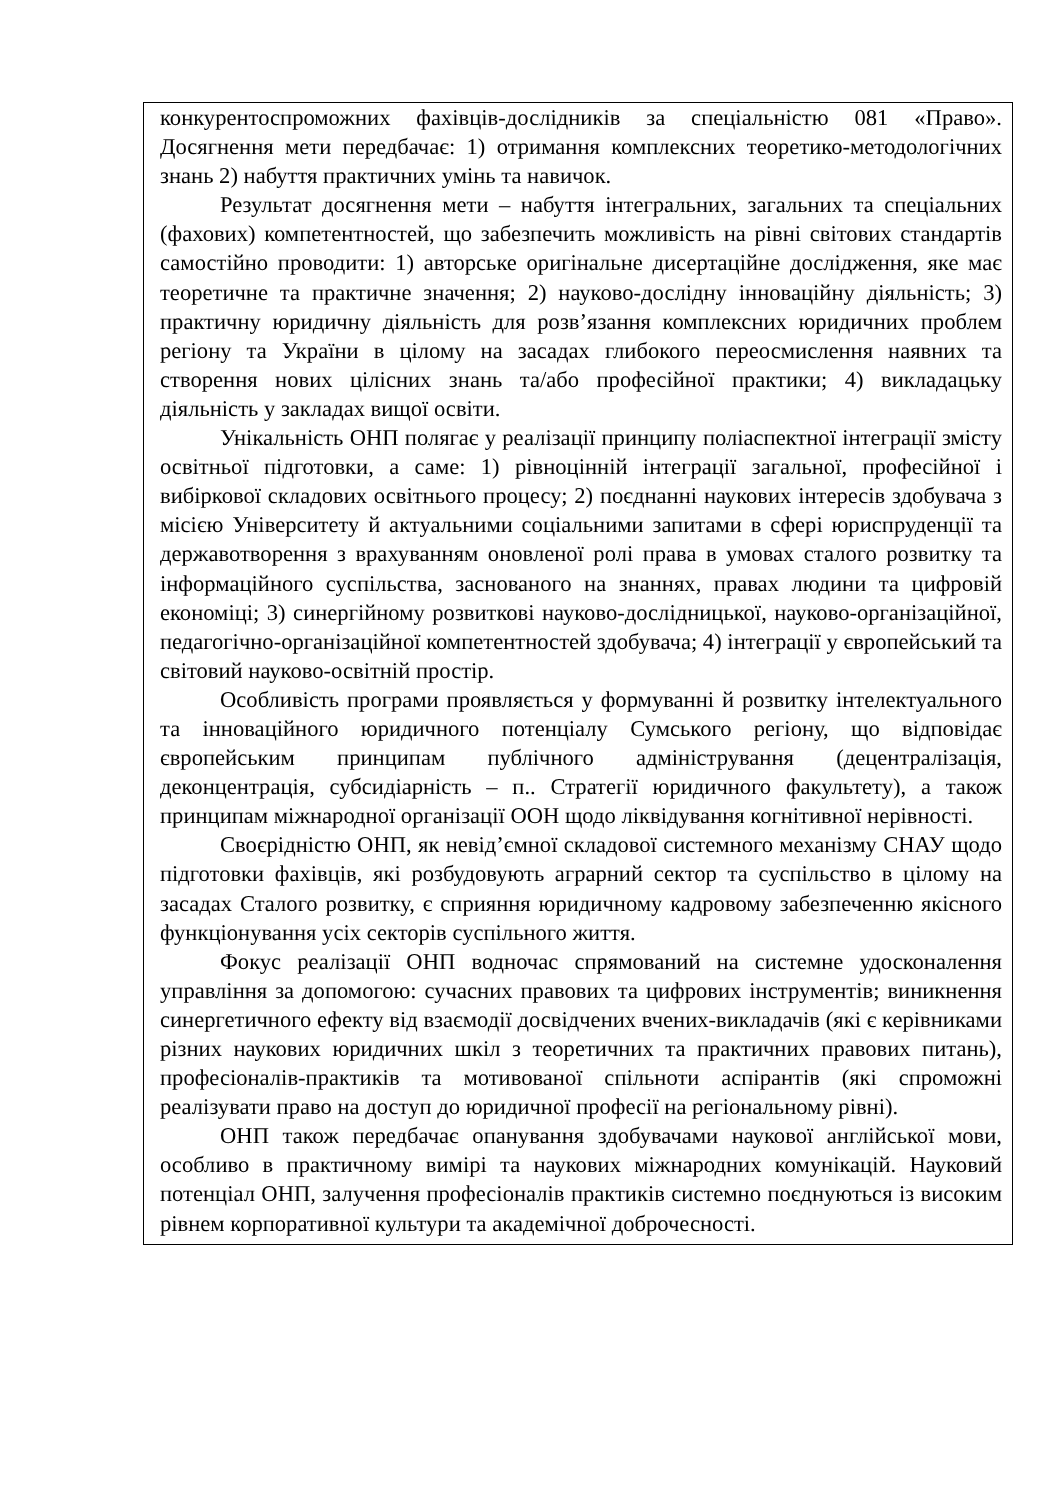| конкурентоспроможних фахівців-дослідників за спеціальністю 081 «Право». Досягнення мети передбачає: 1) отримання комплексних теоретико-методологічних знань 2) набуття практичних умінь та навичок. Результат досягнення мети – набуття інтегральних, загальних та спеціальних (фахових) компетентностей, що забезпечить можливість на рівні світових стандартів самостійно проводити: 1) авторське оригінальне дисертаційне дослідження, яке має теоретичне та практичне значення; 2) науково-дослідну інноваційну діяльність; 3) практичну юридичну діяльність для розв’язання комплексних юридичних проблем регіону та України в цілому на засадах глибокого переосмислення наявних та створення нових цілісних знань та/або професійної практики; 4) викладацьку діяльність у закладах вищої освіти. Унікальність ОНП полягає у реалізації принципу поліаспектної інтеграції змісту освітньої підготовки, а саме: 1) рівноцінній інтеграції загальної, професійної і вибіркової складових освітнього процесу; 2) поєднанні наукових інтересів здобувача з місією Університету й актуальними соціальними запитами в сфері юриспруденції та державотворення з врахуванням оновленої ролі права в умовах сталого розвитку та інформаційного суспільства, заснованого на знаннях, правах людини та цифровій економіці; 3) синергійному розвиткові науково-дослідницької, науково-організаційної, педагогічно-організаційної компетентностей здобувача; 4) інтеграції у європейський та світовий науково-освітній простір. Особливість програми проявляється у формуванні й розвитку інтелектуального та інноваційного юридичного потенціалу Сумського регіону, що відповідає європейським принципам публічного адміністрування (децентралізація, деконцентрація, субсидіарність – п.. Стратегії юридичного факультету), а також принципам міжнародної організації ООН щодо ліквідування когнітивної нерівності. Своєрідністю ОНП, як невід’ємної складової системного механізму СНАУ щодо підготовки фахівців, які розбудовують аграрний сектор та суспільство в цілому на засадах Сталого розвитку, є сприяння юридичному кадровому забезпеченню якісного функціонування усіх секторів суспільного життя. Фокус реалізації ОНП водночас спрямований на системне удосконалення управління за допомогою: сучасних правових та цифрових інструментів; виникнення синергетичного ефекту від взаємодії досвідчених вчених-викладачів (які є керівниками різних наукових юридичних шкіл з теоретичних та практичних правових питань), професіоналів-практиків та мотивованої спільноти аспірантів (які спроможні реалізувати право на доступ до юридичної професії на регіональному рівні). ОНП також передбачає опанування здобувачами наукової англійської мови, особливо в практичному вимірі та наукових міжнародних комунікацій. Науковий потенціал ОНП, залучення професіоналів практиків системно поєднуються із високим рівнем корпоративної культури та академічної доброчесності. |